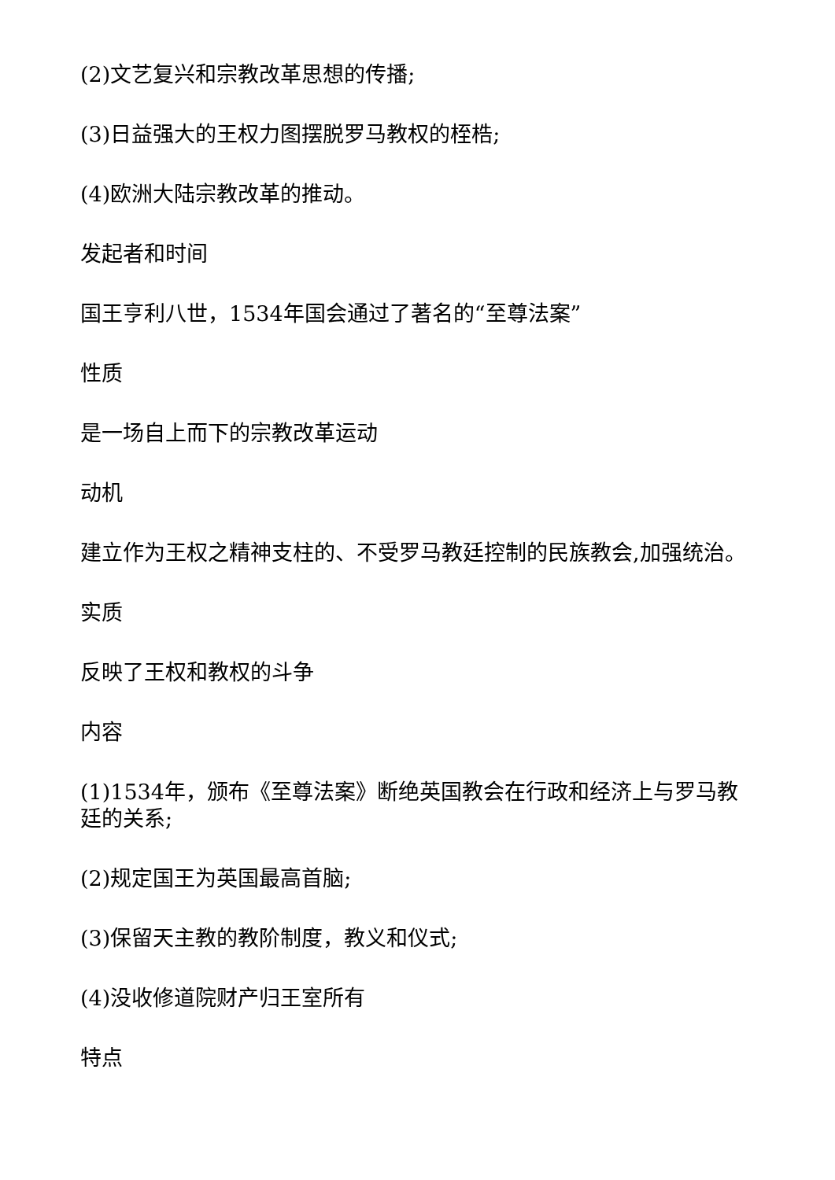(2)文艺复兴和宗教改革思想的传播;
(3)日益强大的王权力图摆脱罗马教权的桎梏;
(4)欧洲大陆宗教改革的推动。
发起者和时间
国王亨利八世，1534年国会通过了著名的“至尊法案”
性质
是一场自上而下的宗教改革运动
动机
建立作为王权之精神支柱的、不受罗马教廷控制的民族教会,加强统治。
实质
反映了王权和教权的斗争
内容
(1)1534年，颁布《至尊法案》断绝英国教会在行政和经济上与罗马教廷的关系;
(2)规定国王为英国最高首脑;
(3)保留天主教的教阶制度，教义和仪式;
(4)没收修道院财产归王室所有
特点